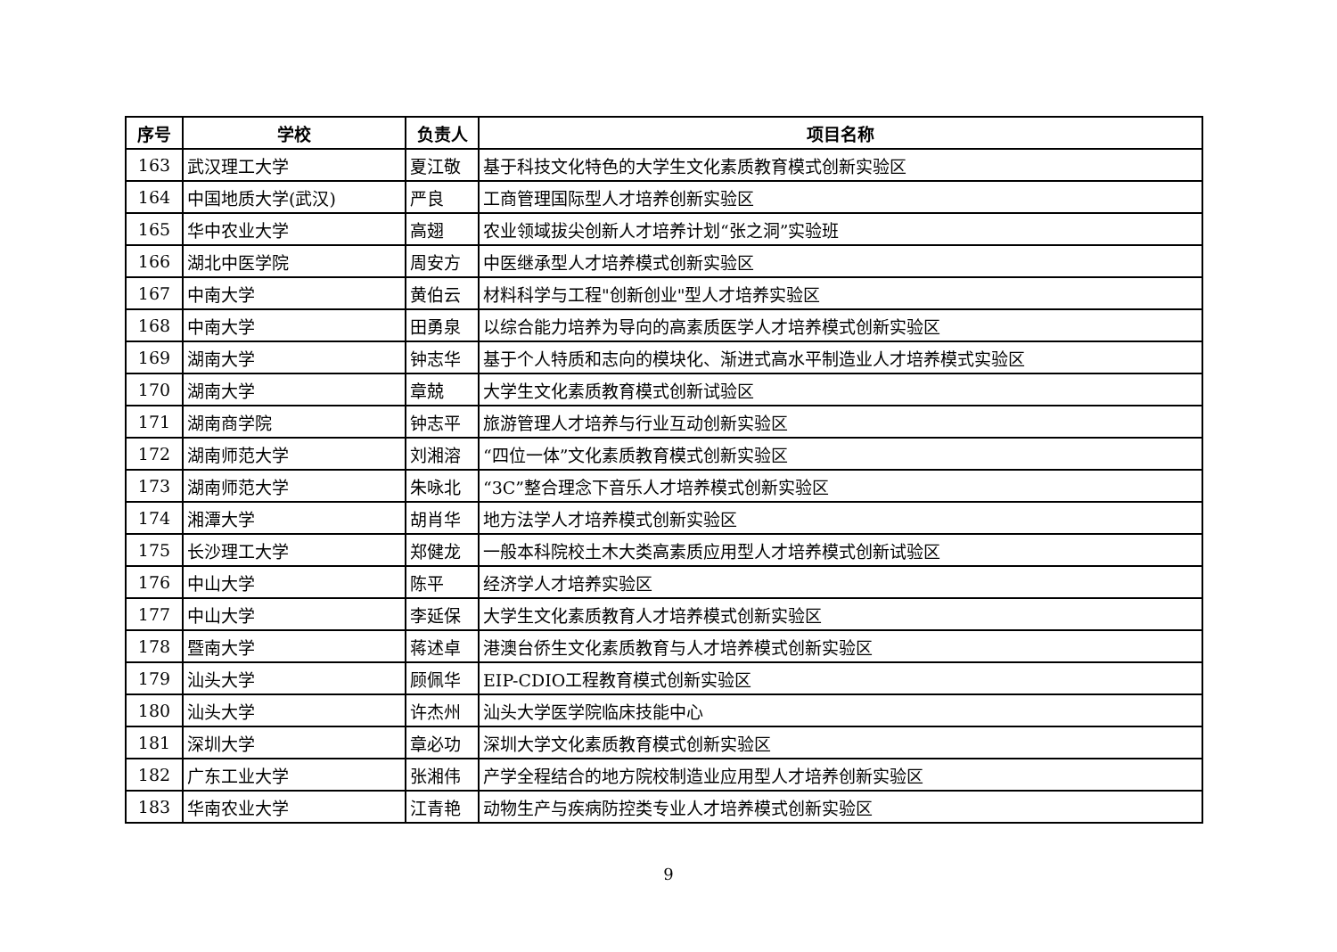| 序号 | 学校 | 负责人 | 项目名称 |
| --- | --- | --- | --- |
| 163 | 武汉理工大学 | 夏江敬 | 基于科技文化特色的大学生文化素质教育模式创新实验区 |
| 164 | 中国地质大学(武汉) | 严良 | 工商管理国际型人才培养创新实验区 |
| 165 | 华中农业大学 | 高翅 | 农业领域拔尖创新人才培养计划“张之洞”实验班 |
| 166 | 湖北中医学院 | 周安方 | 中医继承型人才培养模式创新实验区 |
| 167 | 中南大学 | 黄伯云 | 材料科学与工程"创新创业"型人才培养实验区 |
| 168 | 中南大学 | 田勇泉 | 以综合能力培养为导向的高素质医学人才培养模式创新实验区 |
| 169 | 湖南大学 | 钟志华 | 基于个人特质和志向的模块化、渐进式高水平制造业人才培养模式实验区 |
| 170 | 湖南大学 | 章兢 | 大学生文化素质教育模式创新试验区 |
| 171 | 湖南商学院 | 钟志平 | 旅游管理人才培养与行业互动创新实验区 |
| 172 | 湖南师范大学 | 刘湘溶 | “四位一体”文化素质教育模式创新实验区 |
| 173 | 湖南师范大学 | 朱咏北 | “3C”整合理念下音乐人才培养模式创新实验区 |
| 174 | 湘潭大学 | 胡肖华 | 地方法学人才培养模式创新实验区 |
| 175 | 长沙理工大学 | 郑健龙 | 一般本科院校土木大类高素质应用型人才培养模式创新试验区 |
| 176 | 中山大学 | 陈平 | 经济学人才培养实验区 |
| 177 | 中山大学 | 李延保 | 大学生文化素质教育人才培养模式创新实验区 |
| 178 | 暨南大学 | 蒋述卓 | 港澳台侨生文化素质教育与人才培养模式创新实验区 |
| 179 | 汕头大学 | 顾佩华 | EIP-CDIO工程教育模式创新实验区 |
| 180 | 汕头大学 | 许杰州 | 汕头大学医学院临床技能中心 |
| 181 | 深圳大学 | 章必功 | 深圳大学文化素质教育模式创新实验区 |
| 182 | 广东工业大学 | 张湘伟 | 产学全程结合的地方院校制造业应用型人才培养创新实验区 |
| 183 | 华南农业大学 | 江青艳 | 动物生产与疾病防控类专业人才培养模式创新实验区 |
9